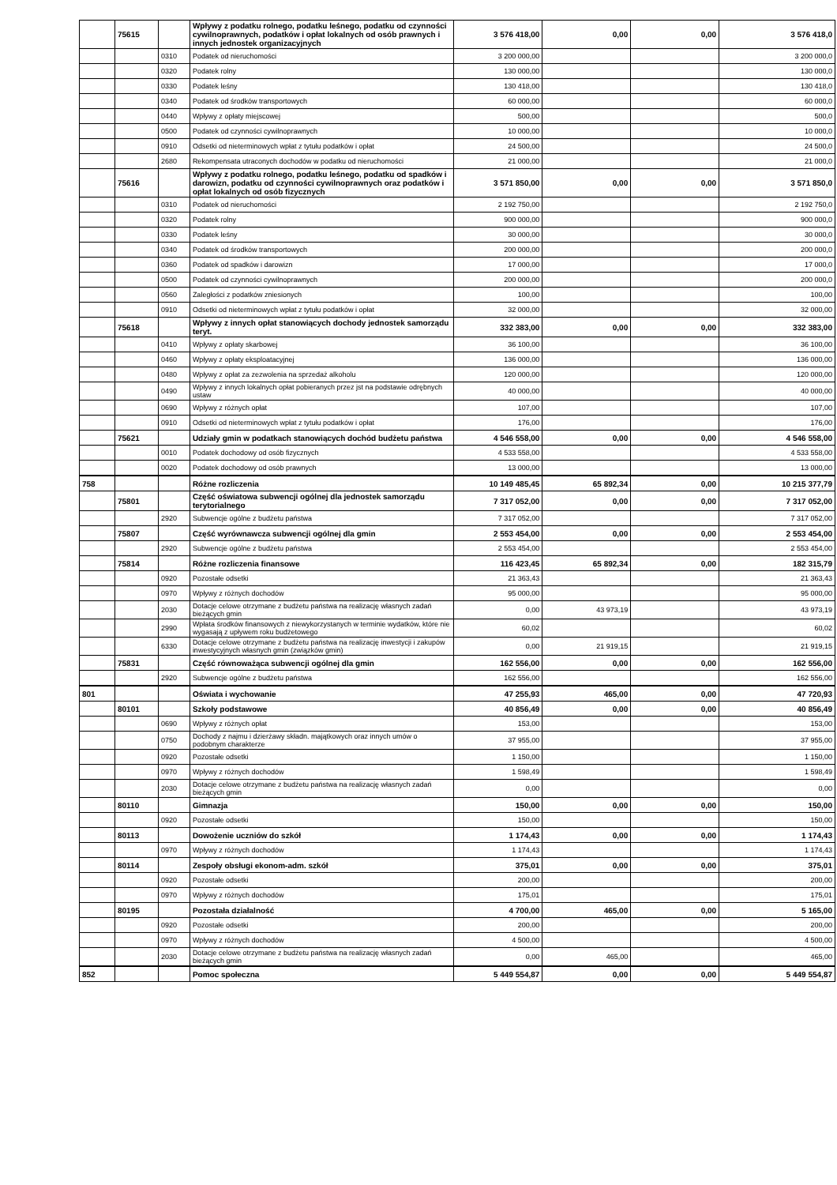| | 75615 | | Wpływy z podatku rolnego, podatku leśnego, podatku od czynności cywilnoprawnych, podatków i opłat lokalnych od osób prawnych i innych jednostek organizacyjnych | 3 576 418,00 | 0,00 | 0,00 | 3 576 418,0 |
| | | 0310 | Podatek od nieruchomości | 3 200 000,00 | | | 3 200 000,0 |
| | | 0320 | Podatek rolny | 130 000,00 | | | 130 000,0 |
| | | 0330 | Podatek leśny | 130 418,00 | | | 130 418,0 |
| | | 0340 | Podatek od środków transportowych | 60 000,00 | | | 60 000,0 |
| | | 0440 | Wpływy z opłaty miejscowej | 500,00 | | | 500,0 |
| | | 0500 | Podatek od czynności cywilnoprawnych | 10 000,00 | | | 10 000,0 |
| | | 0910 | Odsetki od nieterminowych wpłat z tytułu podatków i opłat | 24 500,00 | | | 24 500,0 |
| | | 2680 | Rekompensata utraconych dochodów w podatku od nieruchomości | 21 000,00 | | | 21 000,0 |
| | 75616 | | Wpływy z podatku rolnego, podatku leśnego, podatku od spadków i darowizn, podatku od czynności cywilnoprawnych oraz podatków i opłat lokalnych od osób fizycznych | 3 571 850,00 | 0,00 | 0,00 | 3 571 850,0 |
| | | 0310 | Podatek od nieruchomości | 2 192 750,00 | | | 2 192 750,0 |
| | | 0320 | Podatek rolny | 900 000,00 | | | 900 000,0 |
| | | 0330 | Podatek leśny | 30 000,00 | | | 30 000,0 |
| | | 0340 | Podatek od środków transportowych | 200 000,00 | | | 200 000,0 |
| | | 0360 | Podatek od spadków i darowizn | 17 000,00 | | | 17 000,0 |
| | | 0500 | Podatek od czynności cywilnoprawnych | 200 000,00 | | | 200 000,0 |
| | | 0560 | Zaległości z podatków zniesionych | 100,00 | | | 100,00 |
| | | 0910 | Odsetki od nieterminowych wpłat z tytułu podatków i opłat | 32 000,00 | | | 32 000,00 |
| | 75618 | | Wpływy z innych opłat stanowiących dochody jednostek samorządu teryt. | 332 383,00 | 0,00 | 0,00 | 332 383,00 |
| | | 0410 | Wpływy z opłaty skarbowej | 36 100,00 | | | 36 100,00 |
| | | 0460 | Wpływy z opłaty eksploatacyjnej | 136 000,00 | | | 136 000,00 |
| | | 0480 | Wpływy z opłat za zezwolenia na sprzedaż alkoholu | 120 000,00 | | | 120 000,00 |
| | | 0490 | Wpływy z innych lokalnych opłat pobieranych przez jst na podstawie odrębnych ustaw | 40 000,00 | | | 40 000,00 |
| | | 0690 | Wpływy z różnych opłat | 107,00 | | | 107,00 |
| | | 0910 | Odsetki od nieterminowych wpłat z tytułu podatków i opłat | 176,00 | | | 176,00 |
| | 75621 | | Udziały gmin w podatkach stanowiących dochód budżetu państwa | 4 546 558,00 | 0,00 | 0,00 | 4 546 558,00 |
| | | 0010 | Podatek dochodowy od osób fizycznych | 4 533 558,00 | | | 4 533 558,00 |
| | | 0020 | Podatek dochodowy od osób prawnych | 13 000,00 | | | 13 000,00 |
| 758 | | | Różne rozliczenia | 10 149 485,45 | 65 892,34 | 0,00 | 10 215 377,79 |
| | 75801 | | Część oświatowa subwencji ogólnej dla jednostek samorządu terytorialnego | 7 317 052,00 | 0,00 | 0,00 | 7 317 052,00 |
| | | 2920 | Subwencje ogólne z budżetu państwa | 7 317 052,00 | | | 7 317 052,00 |
| | 75807 | | Część wyrównawcza subwencji ogólnej dla gmin | 2 553 454,00 | 0,00 | 0,00 | 2 553 454,00 |
| | | 2920 | Subwencje ogólne z budżetu państwa | 2 553 454,00 | | | 2 553 454,00 |
| | 75814 | | Różne rozliczenia finansowe | 116 423,45 | 65 892,34 | 0,00 | 182 315,79 |
| | | 0920 | Pozostałe odsetki | 21 363,43 | | | 21 363,43 |
| | | 0970 | Wpływy z różnych dochodów | 95 000,00 | | | 95 000,00 |
| | | 2030 | Dotacje celowe otrzymane z budżetu państwa na realizację własnych zadań bieżących gmin | 0,00 | 43 973,19 | | 43 973,19 |
| | | 2990 | Wpłata środków finansowych z niewykorzystanych w terminie wydatków, które nie wygasają z upływem roku budżetowego | 60,02 | | | 60,02 |
| | | 6330 | Dotacje celowe otrzymane z budżetu państwa na realizację inwestycji i zakupów inwestycyjnych własnych gmin (związków gmin) | 0,00 | 21 919,15 | | 21 919,15 |
| | 75831 | | Część równoważąca subwencji ogólnej dla gmin | 162 556,00 | 0,00 | 0,00 | 162 556,00 |
| | | 2920 | Subwencje ogólne z budżetu państwa | 162 556,00 | | | 162 556,00 |
| 801 | | | Oświata i wychowanie | 47 255,93 | 465,00 | 0,00 | 47 720,93 |
| | 80101 | | Szkoły podstawowe | 40 856,49 | 0,00 | 0,00 | 40 856,49 |
| | | 0690 | Wpływy z różnych opłat | 153,00 | | | 153,00 |
| | | 0750 | Dochody z najmu i dzierżawy składn. majątkowych oraz innych umów o podobnym charakterze | 37 955,00 | | | 37 955,00 |
| | | 0920 | Pozostałe odsetki | 1 150,00 | | | 1 150,00 |
| | | 0970 | Wpływy z różnych dochodów | 1 598,49 | | | 1 598,49 |
| | | 2030 | Dotacje celowe otrzymane z budżetu państwa na realizację własnych zadań bieżących gmin | 0,00 | | | 0,00 |
| | 80110 | | Gimnazja | 150,00 | 0,00 | 0,00 | 150,00 |
| | | 0920 | Pozostałe odsetki | 150,00 | | | 150,00 |
| | 80113 | | Dowożenie uczniów do szkół | 1 174,43 | 0,00 | 0,00 | 1 174,43 |
| | | 0970 | Wpływy z różnych dochodów | 1 174,43 | | | 1 174,43 |
| | 80114 | | Zespoły obsługi ekonom-adm. szkół | 375,01 | 0,00 | 0,00 | 375,01 |
| | | 0920 | Pozostałe odsetki | 200,00 | | | 200,00 |
| | | 0970 | Wpływy z różnych dochodów | 175,01 | | | 175,01 |
| | 80195 | | Pozostała działalność | 4 700,00 | 465,00 | 0,00 | 5 165,00 |
| | | 0920 | Pozostałe odsetki | 200,00 | | | 200,00 |
| | | 0970 | Wpływy z różnych dochodów | 4 500,00 | | | 4 500,00 |
| | | 2030 | Dotacje celowe otrzymane z budżetu państwa na realizację własnych zadań bieżących gmin | 0,00 | 465,00 | | 465,00 |
| 852 | | | Pomoc społeczna | 5 449 554,87 | 0,00 | 0,00 | 5 449 554,87 |